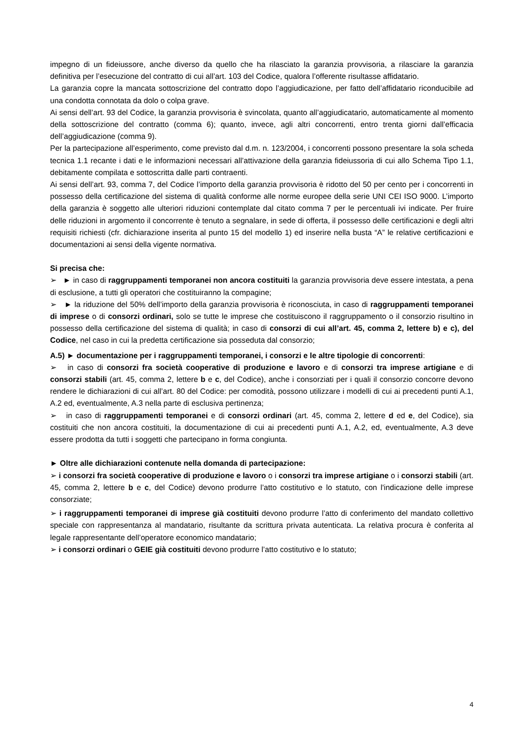impegno di un fideiussore, anche diverso da quello che ha rilasciato la garanzia provvisoria, a rilasciare la garanzia definitiva per l’esecuzione del contratto di cui all’art. 103 del Codice, qualora l’offerente risultasse affidatario.
La garanzia copre la mancata sottoscrizione del contratto dopo l’aggiudicazione, per fatto dell’affidatario riconducibile ad una condotta connotata da dolo o colpa grave.
Ai sensi dell’art. 93 del Codice, la garanzia provvisoria è svincolata, quanto all’aggiudicatario, automaticamente al momento della sottoscrizione del contratto (comma 6); quanto, invece, agli altri concorrenti, entro trenta giorni dall’efficacia dell’aggiudicazione (comma 9).
Per la partecipazione all’esperimento, come previsto dal d.m. n. 123/2004, i concorrenti possono presentare la sola scheda tecnica 1.1 recante i dati e le informazioni necessari all’attivazione della garanzia fideiussoria di cui allo Schema Tipo 1.1, debitamente compilata e sottoscritta dalle parti contraenti.
Ai sensi dell’art. 93, comma 7, del Codice l’importo della garanzia provvisoria è ridotto del 50 per cento per i concorrenti in possesso della certificazione del sistema di qualità conforme alle norme europee della serie UNI CEI ISO 9000. L’importo della garanzia è soggetto alle ulteriori riduzioni contemplate dal citato comma 7 per le percentuali ivi indicate. Per fruire delle riduzioni in argomento il concorrente è tenuto a segnalare, in sede di offerta, il possesso delle certificazioni e degli altri requisiti richiesti (cfr. dichiarazione inserita al punto 15 del modello 1) ed inserire nella busta “A” le relative certificazioni e documentazioni ai sensi della vigente normativa.
Si precisa che:
➢ ► in caso di raggruppamenti temporanei non ancora costituiti la garanzia provvisoria deve essere intestata, a pena di esclusione, a tutti gli operatori che costituiranno la compagine;
➢ ► la riduzione del 50% dell’importo della garanzia provvisoria è riconosciuta, in caso di raggruppamenti temporanei di imprese o di consorzi ordinari, solo se tutte le imprese che costituiscono il raggruppamento o il consorzio risultino in possesso della certificazione del sistema di qualità; in caso di consorzi di cui all’art. 45, comma 2, lettere b) e c), del Codice, nel caso in cui la predetta certificazione sia posseduta dal consorzio;
A.5) ► documentazione per i raggruppamenti temporanei, i consorzi e le altre tipologie di concorrenti:
➢ in caso di consorzi fra società cooperative di produzione e lavoro e di consorzi tra imprese artigiane e di consorzi stabili (art. 45, comma 2, lettere b e c, del Codice), anche i consorziati per i quali il consorzio concorre devono rendere le dichiarazioni di cui all’art. 80 del Codice: per comodità, possono utilizzare i modelli di cui ai precedenti punti A.1, A.2 ed, eventualmente, A.3 nella parte di esclusiva pertinenza;
➢ in caso di raggruppamenti temporanei e di consorzi ordinari (art. 45, comma 2, lettere d ed e, del Codice), sia costituiti che non ancora costituiti, la documentazione di cui ai precedenti punti A.1, A.2, ed, eventualmente, A.3 deve essere prodotta da tutti i soggetti che partecipano in forma congiunta.
► Oltre alle dichiarazioni contenute nella domanda di partecipazione:
➢ i consorzi fra società cooperative di produzione e lavoro o i consorzi tra imprese artigiane o i consorzi stabili (art. 45, comma 2, lettere b e c, del Codice) devono produrre l’atto costitutivo e lo statuto, con l'indicazione delle imprese consorziate;
➢ i raggruppamenti temporanei di imprese già costituiti devono produrre l’atto di conferimento del mandato collettivo speciale con rappresentanza al mandatario, risultante da scrittura privata autenticata. La relativa procura è conferita al legale rappresentante dell’operatore economico mandatario;
➢ i consorzi ordinari o GEIE già costituiti devono produrre l’atto costitutivo e lo statuto;
4